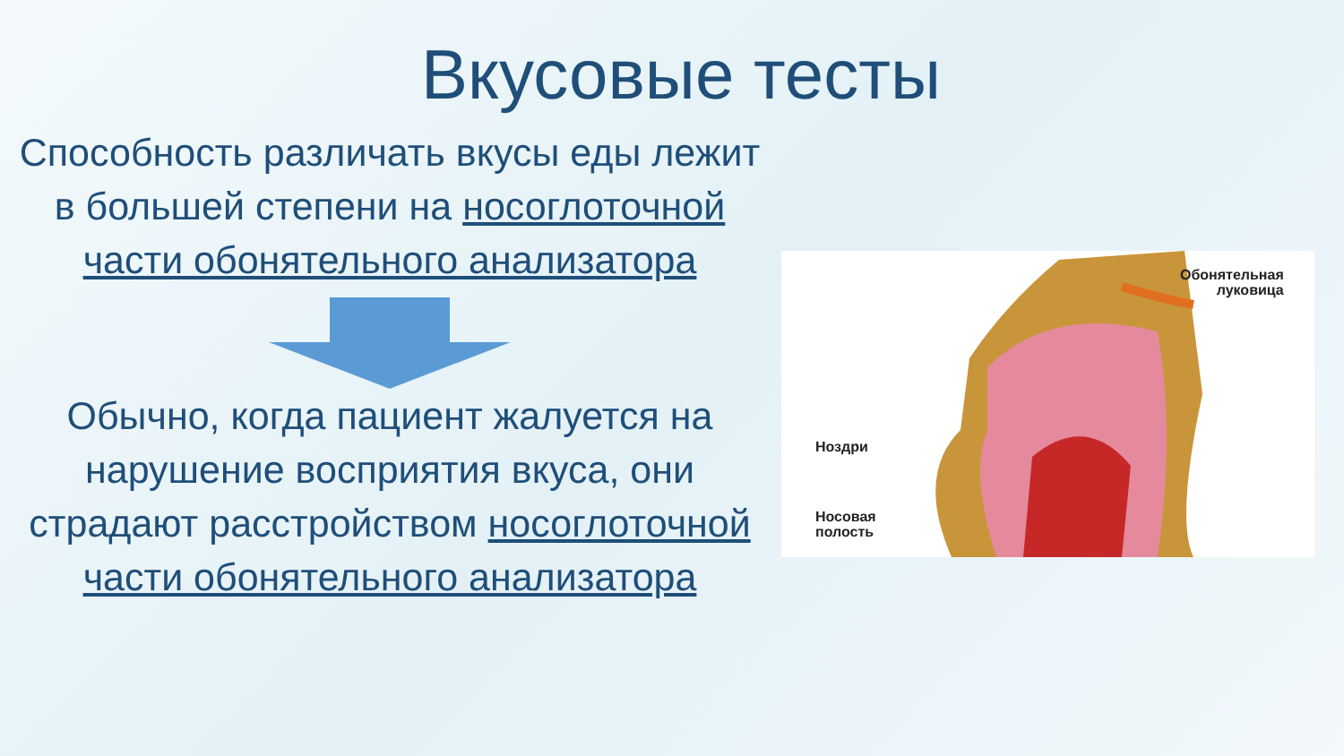Вкусовые тесты
Способность различать вкусы еды лежит в большей степени на носоглоточной части обонятельного анализатора
Обычно, когда пациент жалуется на нарушение восприятия вкуса, они страдают расстройством носоглоточной части обонятельного анализатора
Обонятельная
луковица
Ноздри
Носовая
полость